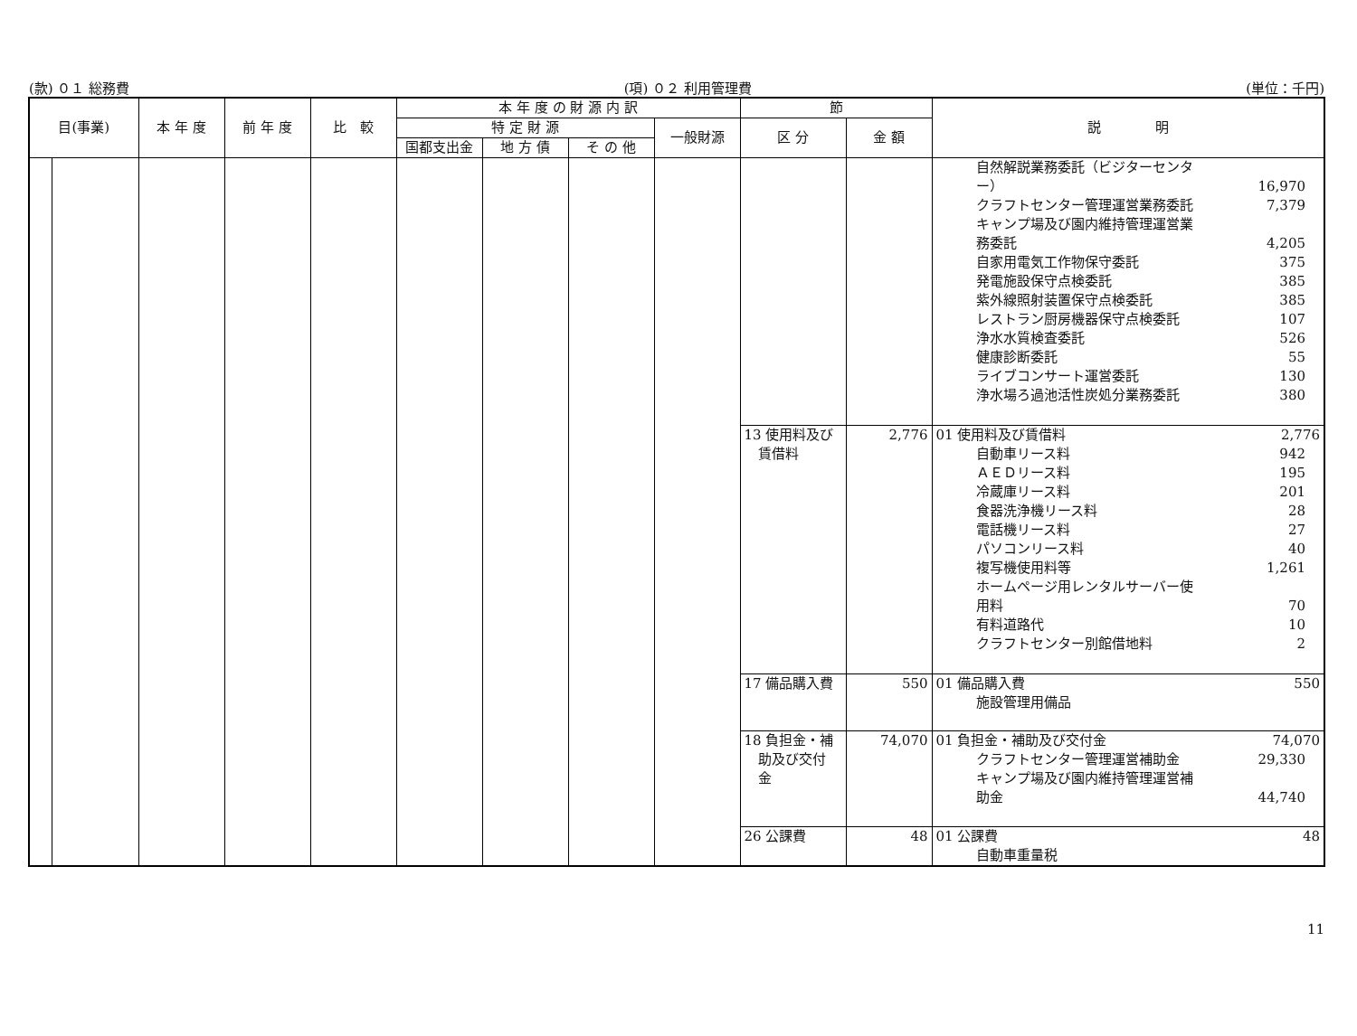(款) ０１ 総務費 (項) ０２ 利用管理費 (単位：千円)
| 目(事業) | | 本 年 度 | 前 年 度 | 比 較 | 本 年 度 の 財 源 内 訳 | | | | 節 | | 説 明 |
| --- | --- | --- | --- | --- | --- | --- | --- | --- | --- | --- | --- |
| | | | | | 特 定 財 源 | | | 一般財源 | 区 分 | 金 額 | |
| | | | | | 国都支出金 | 地 方 債 | そ の 他 | | | | |
| | | | | | | | | | | | 自然解説業務委託（ビジターセンタ ー） 16,970 クラフトセンター管理運営業務委託 7,379 キャンプ場及び園内維持管理運営業 務委託 4,205 自家用電気工作物保守委託 375 発電施設保守点検委託 385 紫外線照射装置保守点検委託 385 レストラン厨房機器保守点検委託 107 浄水水質検査委託 526 健康診断委託 55 ライブコンサート運営委託 130 浄水場ろ過池活性炭処分業務委託 380 |
| | | | | | | | | | 13 使用料及び 賃借料 | 2,776 | 01 使用料及び賃借料 2,776 自動車リース料 942 ＡＥＤリース料 195 冷蔵庫リース料 201 食器洗浄機リース料 28 電話機リース料 27 パソコンリース料 40 複写機使用料等 1,261 ホームページ用レンタルサーバー使 用料 70 有料道路代 10 クラフトセンター別館借地料 2 |
| | | | | | | | | | 17 備品購入費 | 550 | 01 備品購入費 550 施設管理用備品 |
| | | | | | | | | | 18 負担金・補 助及び交付 金 | 74,070 | 01 負担金・補助及び交付金 74,070 クラフトセンター管理運営補助金 29,330 キャンプ場及び園内維持管理運営補 助金 44,740 |
| | | | | | | | | | 26 公課費 | 48 | 01 公課費 48 自動車重量税 |
11